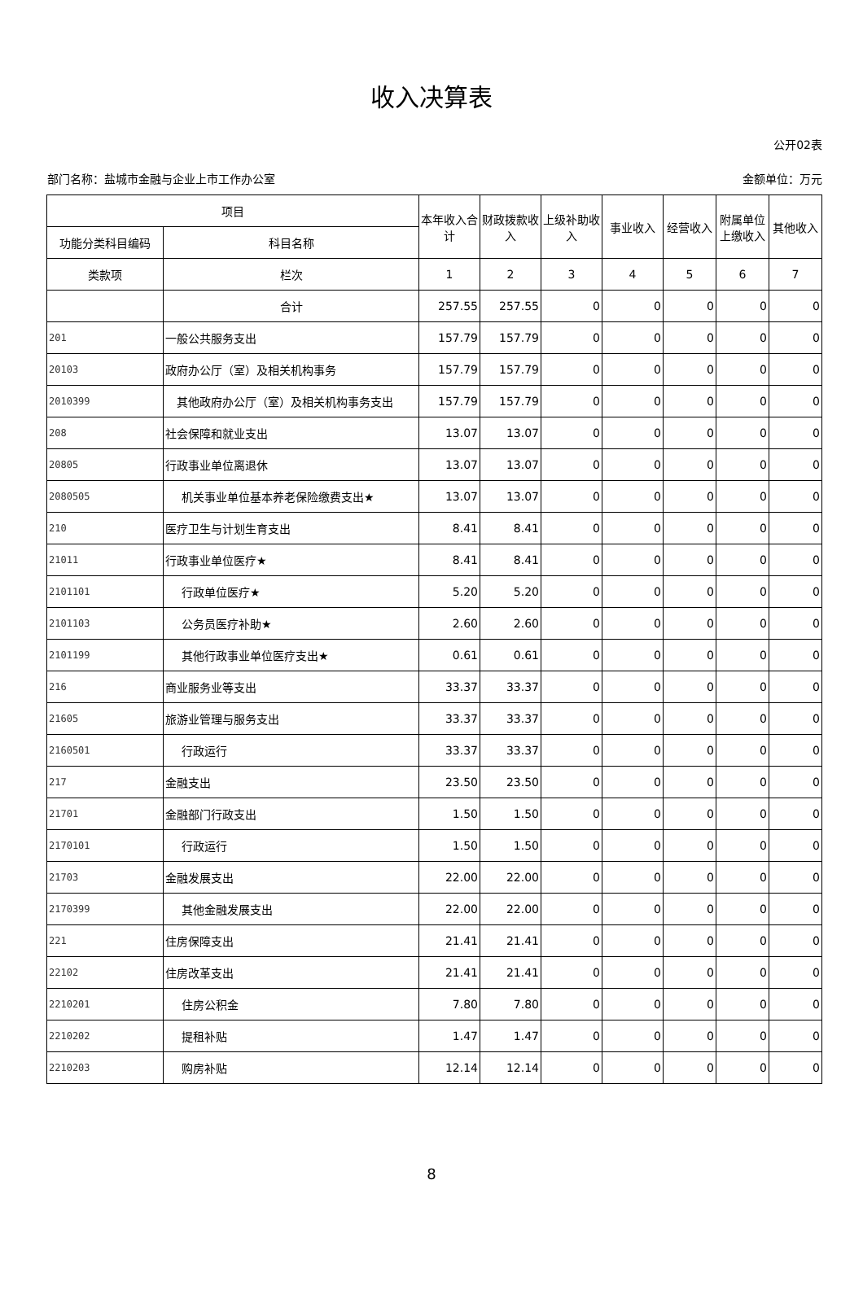收入决算表
公开02表
部门名称：盐城市金融与企业上市工作办公室 金额单位：万元
| 项目 | | 本年收入合计 | 财政拨款收入 | 上级补助收入 | 事业收入 | 经营收入 | 附属单位上缴收入 | 其他收入 |
| --- | --- | --- | --- | --- | --- | --- | --- | --- |
| 功能分类科目编码 | 科目名称 | | | | | | | |
| 类款项 | 栏次 | 1 | 2 | 3 | 4 | 5 | 6 | 7 |
| | 合计 | 257.55 | 257.55 | 0 | 0 | 0 | 0 | 0 |
| 201 | 一般公共服务支出 | 157.79 | 157.79 | 0 | 0 | 0 | 0 | 0 |
| 20103 | 政府办公厅（室）及相关机构事务 | 157.79 | 157.79 | 0 | 0 | 0 | 0 | 0 |
| 2010399 | 其他政府办公厅（室）及相关机构事务支出 | 157.79 | 157.79 | 0 | 0 | 0 | 0 | 0 |
| 208 | 社会保障和就业支出 | 13.07 | 13.07 | 0 | 0 | 0 | 0 | 0 |
| 20805 | 行政事业单位离退休 | 13.07 | 13.07 | 0 | 0 | 0 | 0 | 0 |
| 2080505 | 机关事业单位基本养老保险缴费支出★ | 13.07 | 13.07 | 0 | 0 | 0 | 0 | 0 |
| 210 | 医疗卫生与计划生育支出 | 8.41 | 8.41 | 0 | 0 | 0 | 0 | 0 |
| 21011 | 行政事业单位医疗★ | 8.41 | 8.41 | 0 | 0 | 0 | 0 | 0 |
| 2101101 | 行政单位医疗★ | 5.20 | 5.20 | 0 | 0 | 0 | 0 | 0 |
| 2101103 | 公务员医疗补助★ | 2.60 | 2.60 | 0 | 0 | 0 | 0 | 0 |
| 2101199 | 其他行政事业单位医疗支出★ | 0.61 | 0.61 | 0 | 0 | 0 | 0 | 0 |
| 216 | 商业服务业等支出 | 33.37 | 33.37 | 0 | 0 | 0 | 0 | 0 |
| 21605 | 旅游业管理与服务支出 | 33.37 | 33.37 | 0 | 0 | 0 | 0 | 0 |
| 2160501 | 行政运行 | 33.37 | 33.37 | 0 | 0 | 0 | 0 | 0 |
| 217 | 金融支出 | 23.50 | 23.50 | 0 | 0 | 0 | 0 | 0 |
| 21701 | 金融部门行政支出 | 1.50 | 1.50 | 0 | 0 | 0 | 0 | 0 |
| 2170101 | 行政运行 | 1.50 | 1.50 | 0 | 0 | 0 | 0 | 0 |
| 21703 | 金融发展支出 | 22.00 | 22.00 | 0 | 0 | 0 | 0 | 0 |
| 2170399 | 其他金融发展支出 | 22.00 | 22.00 | 0 | 0 | 0 | 0 | 0 |
| 221 | 住房保障支出 | 21.41 | 21.41 | 0 | 0 | 0 | 0 | 0 |
| 22102 | 住房改革支出 | 21.41 | 21.41 | 0 | 0 | 0 | 0 | 0 |
| 2210201 | 住房公积金 | 7.80 | 7.80 | 0 | 0 | 0 | 0 | 0 |
| 2210202 | 提租补贴 | 1.47 | 1.47 | 0 | 0 | 0 | 0 | 0 |
| 2210203 | 购房补贴 | 12.14 | 12.14 | 0 | 0 | 0 | 0 | 0 |
8